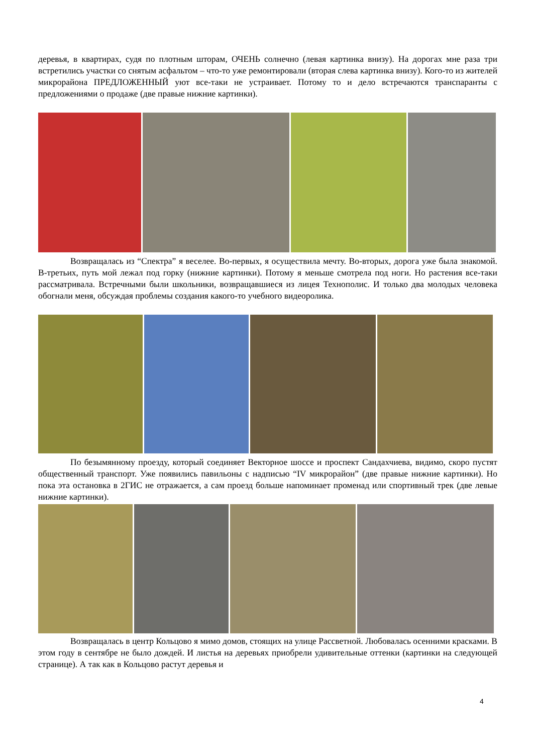деревья, в квартирах, судя по плотным шторам, ОЧЕНЬ солнечно (левая картинка внизу). На дорогах мне раза три встретились участки со снятым асфальтом – что-то уже ремонтировали (вторая слева картинка внизу). Кого-то из жителей микрорайона ПРЕДЛОЖЕННЫЙ уют все-таки не устраивает. Потому то и дело встречаются транспаранты с предложениями о продаже (две правые нижние картинки).
Возвращалась из “Спектра” я веселее. Во-первых, я осуществила мечту. Во-вторых, дорога уже была знакомой. В-третьих, путь мой лежал под горку (нижние картинки). Потому я меньше смотрела под ноги. Но растения все-таки рассматривала. Встречными были школьники, возвращавшиеся из лицея Технополис. И только два молодых человека обогнали меня, обсуждая проблемы создания какого-то учебного видеоролика.
По безымянному проезду, который соединяет Векторное шоссе и проспект Сандахчиева, видимо, скоро пустят общественный транспорт. Уже появились павильоны с надписью “IV микрорайон” (две правые нижние картинки). Но пока эта остановка в 2ГИС не отражается, а сам проезд больше напоминает променад или спортивный трек (две левые нижние картинки).
Возвращалась в центр Кольцово я мимо домов, стоящих на улице Рассветной. Любовалась осенними красками. В этом году в сентябре не было дождей. И листья на деревьях приобрели удивительные оттенки (картинки на следующей странице). А так как в Кольцово растут деревья и
4